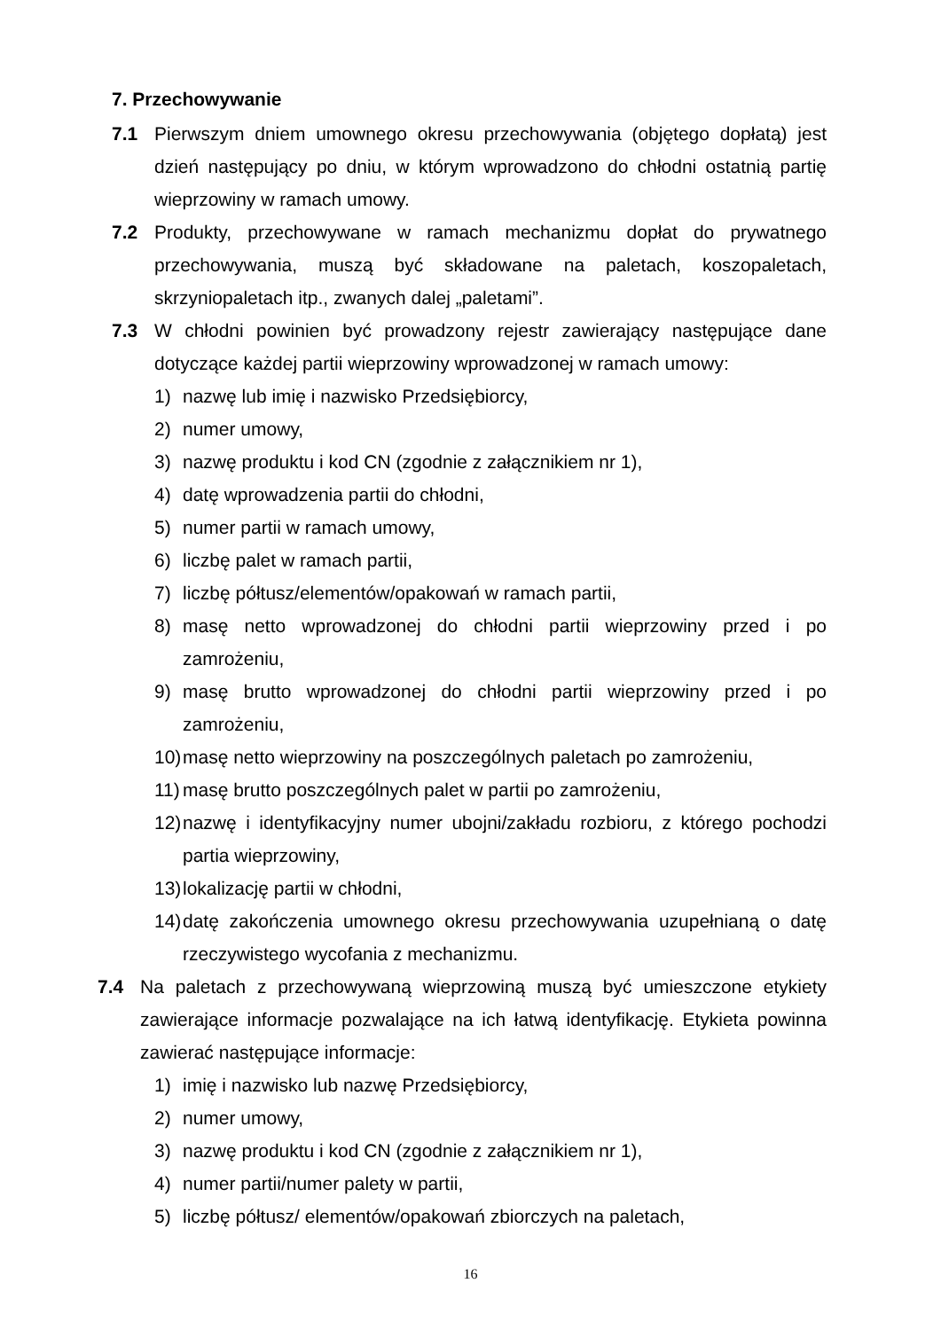7. Przechowywanie
7.1 Pierwszym dniem umownego okresu przechowywania (objętego dopłatą) jest dzień następujący po dniu, w którym wprowadzono do chłodni ostatnią partię wieprzowiny w ramach umowy.
7.2 Produkty, przechowywane w ramach mechanizmu dopłat do prywatnego przechowywania, muszą być składowane na paletach, koszopaletach, skrzyniopaletach itp., zwanych dalej „paletami”.
7.3 W chłodni powinien być prowadzony rejestr zawierający następujące dane dotyczące każdej partii wieprzowiny wprowadzonej w ramach umowy:
1) nazwę lub imię i nazwisko Przedsiębiorcy,
2) numer umowy,
3) nazwę produktu i kod CN (zgodnie z załącznikiem nr 1),
4) datę wprowadzenia partii do chłodni,
5) numer partii w ramach umowy,
6) liczbę palet w ramach partii,
7) liczbę półtusz/elementów/opakowań w ramach partii,
8) masę netto wprowadzonej do chłodni partii wieprzowiny przed i po zamrożeniu,
9) masę brutto wprowadzonej do chłodni partii wieprzowiny przed i po zamrożeniu,
10)
masę netto wieprzowiny na poszczególnych paletach po zamrożeniu,
11)
masę brutto poszczególnych palet w partii po zamrożeniu,
12)
nazwę i identyfikacyjny numer ubojni/zakładu rozbioru, z którego pochodzi partia wieprzowiny,
13)
lokalizację partii w chłodni,
14)
datę zakończenia umownego okresu przechowywania uzupełnianą o datę rzeczywistego wycofania z mechanizmu.
7.4 Na paletach z przechowywaną wieprzowiną muszą być umieszczone etykiety zawierające informacje pozwalające na ich łatwą identyfikację. Etykieta powinna zawierać następujące informacje:
1) imię i nazwisko lub nazwę Przedsiębiorcy,
2) numer umowy,
3) nazwę produktu i kod CN (zgodnie z załącznikiem nr 1),
4) numer partii/numer palety w partii,
5) liczbę półtusz/ elementów/opakowań zbiorczych na paletach,
16